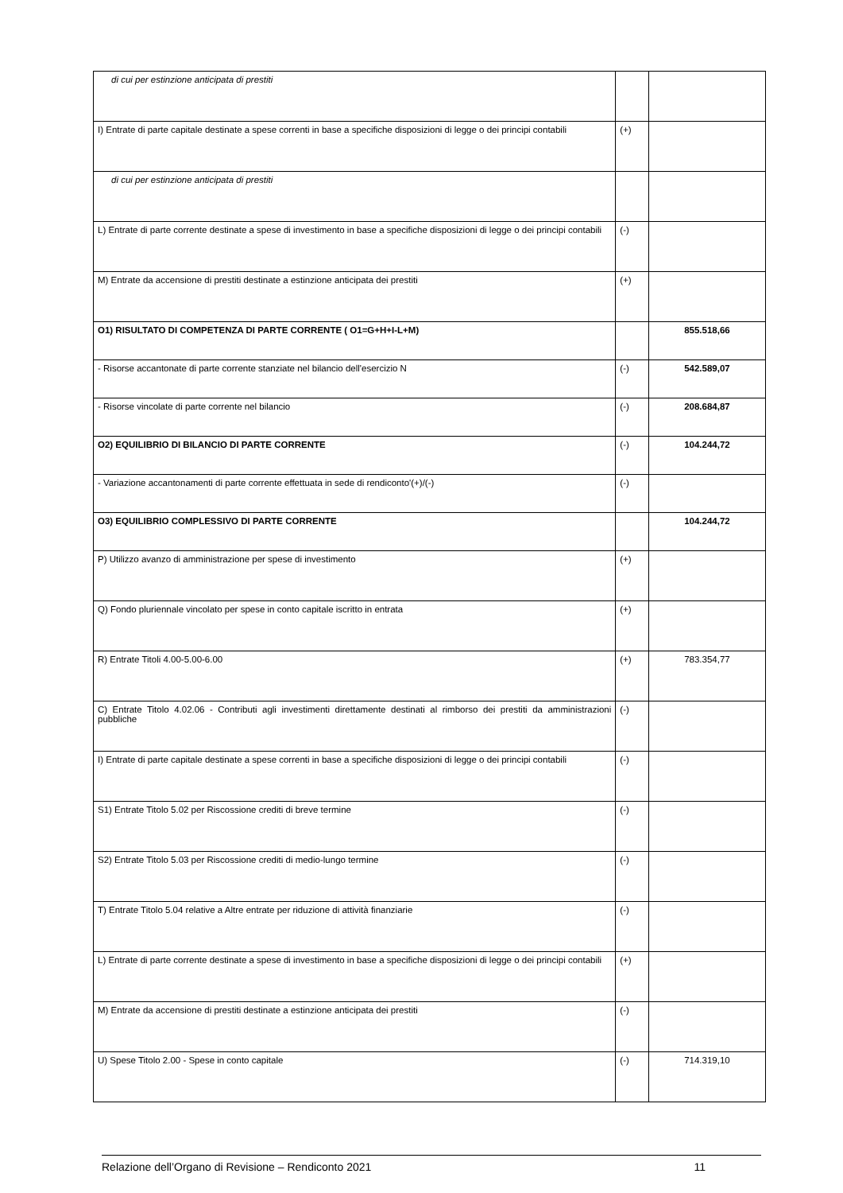| di cui per estinzione anticipata di prestiti | | |
| I) Entrate di parte capitale destinate a spese correnti in base a specifiche disposizioni di legge o dei principi contabili | (+) | |
| di cui per estinzione anticipata di prestiti | | |
| L) Entrate di parte corrente destinate a spese di investimento in base a specifiche disposizioni di legge o dei principi contabili | (-) | |
| M) Entrate da accensione di prestiti destinate a estinzione anticipata dei prestiti | (+) | |
| O1) RISULTATO DI COMPETENZA DI PARTE CORRENTE ( O1=G+H+I-L+M) | | 855.518,66 |
| - Risorse accantonate di parte corrente stanziate nel bilancio dell'esercizio N | (-) | 542.589,07 |
| - Risorse vincolate di parte corrente nel bilancio | (-) | 208.684,87 |
| O2) EQUILIBRIO DI BILANCIO DI PARTE CORRENTE | (-) | 104.244,72 |
| - Variazione accantonamenti di parte corrente effettuata in sede di rendiconto'(+)/(-) | (-) | |
| O3) EQUILIBRIO COMPLESSIVO DI PARTE CORRENTE | | 104.244,72 |
| P) Utilizzo avanzo di amministrazione per spese di investimento | (+) | |
| Q) Fondo pluriennale vincolato per spese in conto capitale iscritto in entrata | (+) | |
| R) Entrate Titoli 4.00-5.00-6.00 | (+) | 783.354,77 |
| C) Entrate Titolo 4.02.06 - Contributi agli investimenti direttamente destinati al rimborso dei prestiti da amministrazioni pubbliche | (-) | |
| I) Entrate di parte capitale destinate a spese correnti in base a specifiche disposizioni di legge o dei principi contabili | (-) | |
| S1) Entrate Titolo 5.02 per Riscossione crediti di breve termine | (-) | |
| S2) Entrate Titolo 5.03 per Riscossione crediti di medio-lungo termine | (-) | |
| T) Entrate Titolo 5.04 relative a Altre entrate per riduzione di attività finanziarie | (-) | |
| L) Entrate di parte corrente destinate a spese di investimento in base a specifiche disposizioni di legge o dei principi contabili | (+) | |
| M) Entrate da accensione di prestiti destinate a estinzione anticipata dei prestiti | (-) | |
| U) Spese Titolo 2.00 - Spese in conto capitale | (-) | 714.319,10 |
Relazione dell’Organo di Revisione – Rendiconto 2021 11